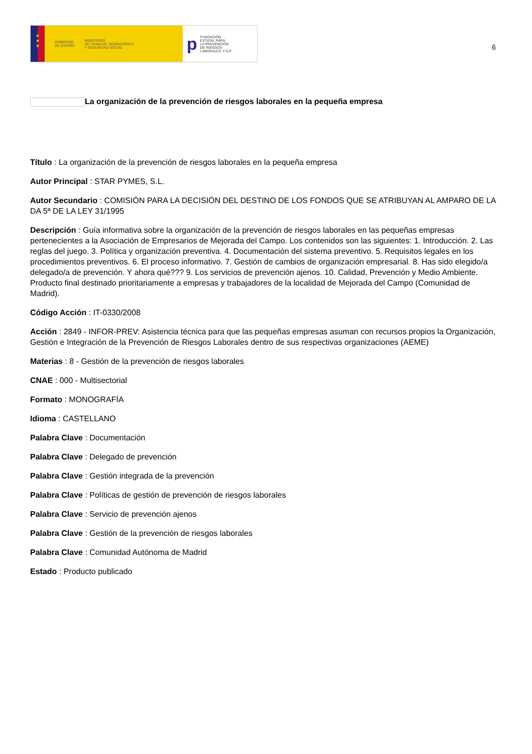★
★
★
GOBIERNO
DE ESPAÑA MINISTERIO
DE TRABAJO, MIGRACIONES
Y SEGURIDAD SOCIAL
p FUNDACIÓN
ESTATAL PARA
LA PREVENCIÓN
DE RIESGOS
LABORALES, F.S.P.
6
La organización de la prevención de riesgos laborales en la pequeña empresa
Título : La organización de la prevención de riesgos laborales en la pequeña empresa
Autor Principal : STAR PYMES, S.L.
Autor Secundario : COMISIÓN PARA LA DECISIÓN DEL DESTINO DE LOS FONDOS QUE SE ATRIBUYAN AL AMPARO DE LA DA 5ª DE LA LEY 31/1995
Descripción : Guía informativa sobre la organización de la prevención de riesgos laborales en las pequeñas empresas pertenecientes a la Asociación de Empresarios de Mejorada del Campo. Los contenidos son las siguientes: 1. Introducción. 2. Las reglas del juego. 3. Política y organización preventiva. 4. Documentación del sistema preventivo. 5. Requisitos legales en los procedimientos preventivos. 6. El proceso informativo. 7. Gestión de cambios de organización empresarial. 8. Has sido elegido/a delegado/a de prevención. Y ahora qué??? 9. Los servicios de prevención ajenos. 10. Calidad, Prevención y Medio Ambiente. Producto final destinado prioritariamente a empresas y trabajadores de la localidad de Mejorada del Campo (Comunidad de Madrid).
Código Acción : IT-0330/2008
Acción : 2849 - INFOR-PREV: Asistencia técnica para que las pequeñas empresas asuman con recursos propios la Organización, Gestión e Integración de la Prevención de Riesgos Laborales dentro de sus respectivas organizaciones (AEME)
Materias : 8 - Gestión de la prevención de riesgos laborales
CNAE : 000 - Multisectorial
Formato : MONOGRAFÍA
Idioma : CASTELLANO
Palabra Clave : Documentación
Palabra Clave : Delegado de prevención
Palabra Clave : Gestión integrada de la prevención
Palabra Clave : Políticas de gestión de prevención de riesgos laborales
Palabra Clave : Servicio de prevención ajenos
Palabra Clave : Gestión de la prevención de riesgos laborales
Palabra Clave : Comunidad Autónoma de Madrid
Estado : Producto publicado